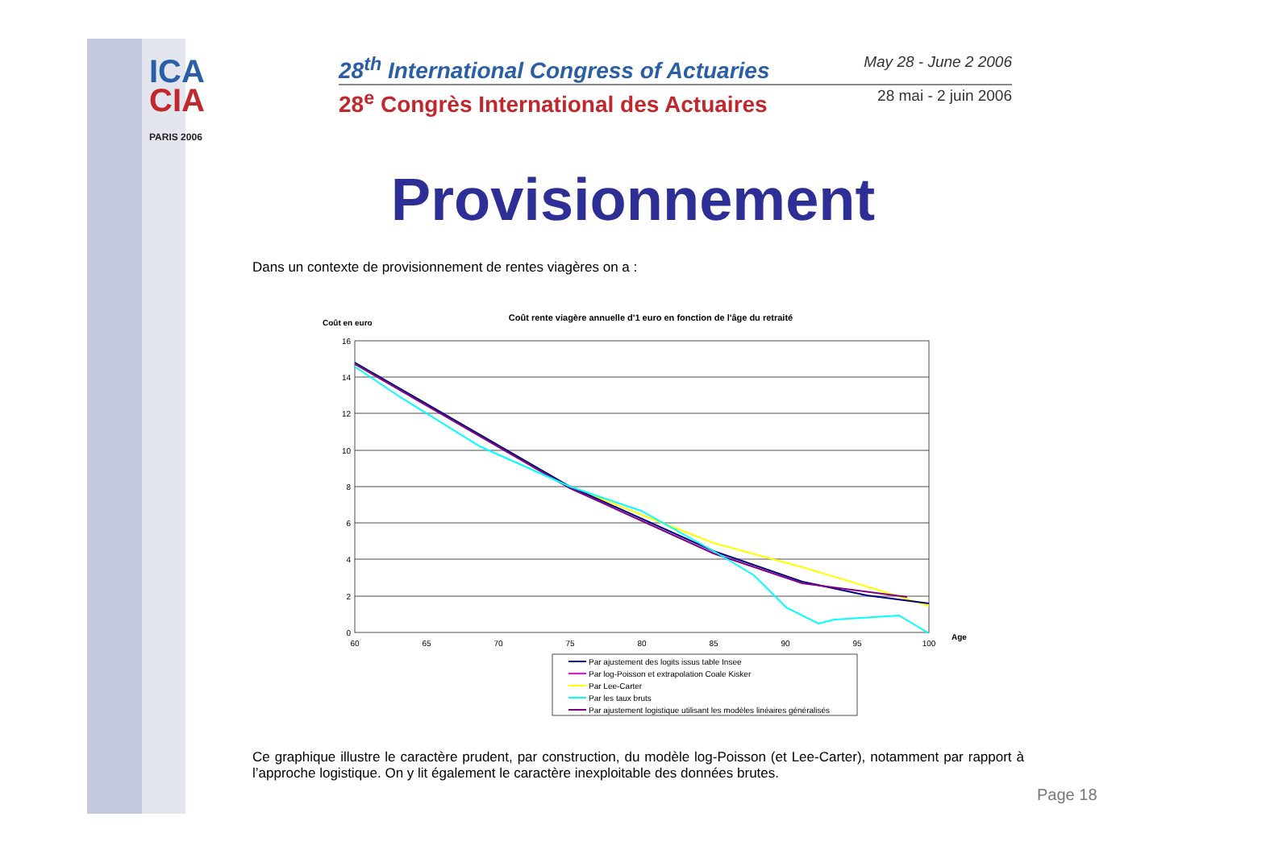ICA
CIA
PARIS 2006
28<sup>th</sup> International Congress of Actuaries May 28 - June 2 2006
28<sup>e</sup> Congrès International des Actuaires 28 mai - 2 juin 2006
Provisionnement
Dans un contexte de provisionnement de rentes viagères on a :
Coût en euro
Coût rente viagère annuelle d'1 euro en fonction de l'âge du retraité
16
14
12
10
8
6
4
2
0
60
65
70
75
80
85
90
95
100
Age
Par ajustement des logits issus table Insee
Par log-Poisson et extrapolation Coale Kisker
Par Lee-Carter
Par les taux bruts
Par ajustement logistique utilisant les modèles linéaires généralisés
Ce graphique illustre le caractère prudent, par construction, du modèle log-Poisson (et Lee-Carter), notamment par rapport à l’approche logistique. On y lit également le caractère inexploitable des données brutes.
Page 18